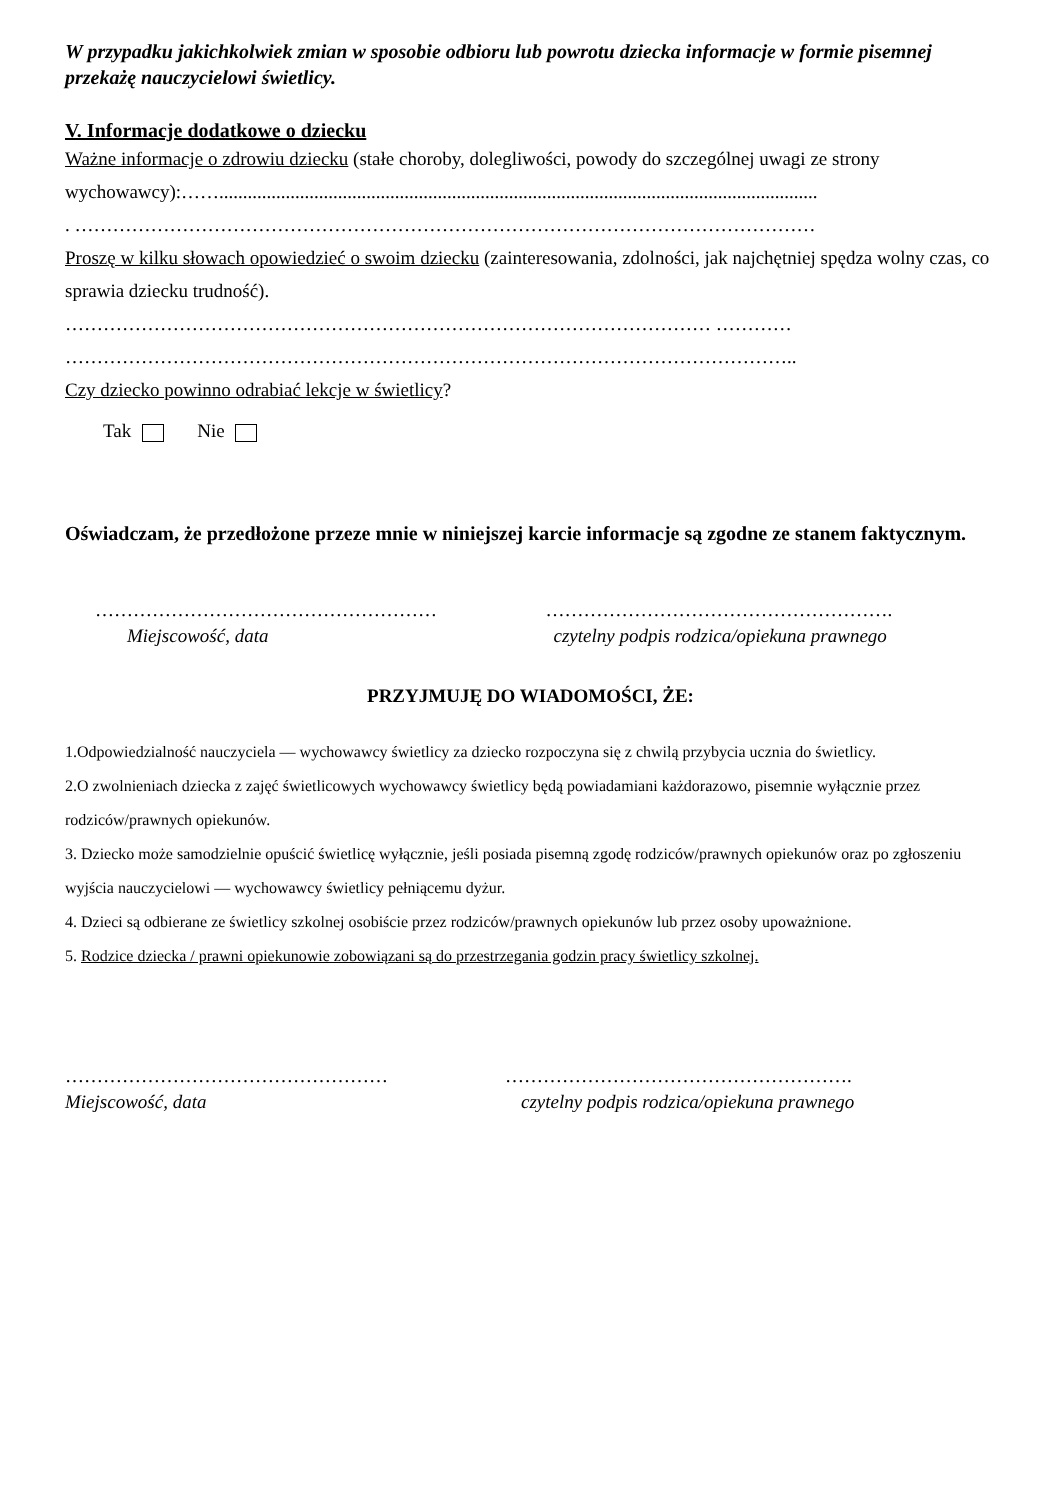W przypadku jakichkolwiek zmian w sposobie odbioru lub powrotu dziecka informacje w formie pisemnej przekażę nauczycielowi świetlicy.
V. Informacje dodatkowe o dziecku
Ważne informacje o zdrowiu dziecku (stałe choroby, dolegliwości, powody do szczególnej uwagi ze strony wychowawcy):……..............................................................................................................................
. ………………………………………………………………………………………………………
Proszę w kilku słowach opowiedzieć o swoim dziecku (zainteresowania, zdolności, jak najchętniej spędza wolny czas, co sprawia dziecku trudność).
………………………………………………………………………………………… …………
……………………………………………………………………………………………………..
Czy dziecko powinno odrabiać lekcje w świetlicy?
Tak Nie
Oświadczam, że przedłożone przeze mnie w niniejszej karcie informacje są zgodne ze stanem faktycznym.
………………………………………………
Miejscowość, data
……………………………………………….
czytelny podpis rodzica/opiekuna prawnego
PRZYJMUJĘ DO WIADOMOŚCI, ŻE:
1.Odpowiedzialność nauczyciela — wychowawcy świetlicy za dziecko rozpoczyna się z chwilą przybycia ucznia do świetlicy.
2.O zwolnieniach dziecka z zajęć świetlicowych wychowawcy świetlicy będą powiadamiani każdorazowo, pisemnie wyłącznie przez rodziców/prawnych opiekunów.
3. Dziecko może samodzielnie opuścić świetlicę wyłącznie, jeśli posiada pisemną zgodę rodziców/prawnych opiekunów oraz po zgłoszeniu wyjścia nauczycielowi — wychowawcy świetlicy pełniącemu dyżur.
4. Dzieci są odbierane ze świetlicy szkolnej osobiście przez rodziców/prawnych opiekunów lub przez osoby upoważnione.
5. Rodzice dziecka / prawni opiekunowie zobowiązani są do przestrzegania godzin pracy świetlicy szkolnej.
……………………………………………
Miejscowość, data
……………………………………………….
czytelny podpis rodzica/opiekuna prawnego